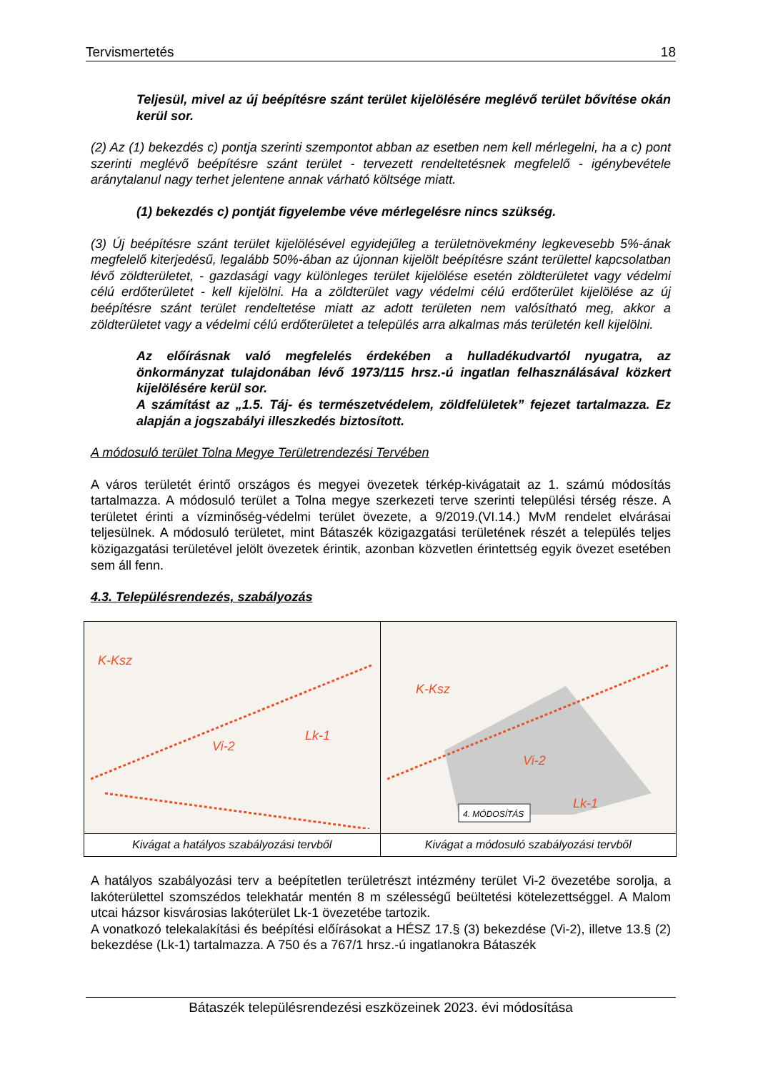Tervismertetés 18
Teljesül, mivel az új beépítésre szánt terület kijelölésére meglévő terület bővítése okán kerül sor.
(2) Az (1) bekezdés c) pontja szerinti szempontot abban az esetben nem kell mérlegelni, ha a c) pont szerinti meglévő beépítésre szánt terület - tervezett rendeltetésnek megfelelő - igénybevétele aránytalanul nagy terhet jelentene annak várható költsége miatt.
(1) bekezdés c) pontját figyelembe véve mérlegelésre nincs szükség.
(3) Új beépítésre szánt terület kijelölésével egyidejűleg a területnövekmény legkevesebb 5%-ának megfelelő kiterjedésű, legalább 50%-ában az újonnan kijelölt beépítésre szánt területtel kapcsolatban lévő zöldterületet, - gazdasági vagy különleges terület kijelölése esetén zöldterületet vagy védelmi célú erdőterületet - kell kijelölni. Ha a zöldterület vagy védelmi célú erdőterület kijelölése az új beépítésre szánt terület rendeltetése miatt az adott területen nem valósítható meg, akkor a zöldterületet vagy a védelmi célú erdőterületet a település arra alkalmas más területén kell kijelölni.
Az előírásnak való megfelelés érdekében a hulladékudvartól nyugatra, az önkormányzat tulajdonában lévő 1973/115 hrsz.-ú ingatlan felhasználásával közkert kijelölésére kerül sor.
A számítást az „1.5. Táj- és természetvédelem, zöldfelületek” fejezet tartalmazza. Ez alapján a jogszabályi illeszkedés biztosított.
A módosuló terület Tolna Megye Területrendezési Tervében
A város területét érintő országos és megyei övezetek térkép-kivágatait az 1. számú módosítás tartalmazza. A módosuló terület a Tolna megye szerkezeti terve szerinti települési térség része. A területet érinti a vízminőség-védelmi terület övezete, a 9/2019.(VI.14.) MvM rendelet elvárásai teljesülnek. A módosuló területet, mint Bátaszék közigazgatási területének részét a település teljes közigazgatási területével jelölt övezetek érintik, azonban közvetlen érintettség egyik övezet esetében sem áll fenn.
4.3. Településrendezés, szabályozás
| K-Ksz Vi-2 Lk-1 | K-Ksz Vi-2 Lk-1 4. MÓDOSÍTÁS |
| Kivágat a hatályos szabályozási tervből | Kivágat a módosuló szabályozási tervből |
A hatályos szabályozási terv a beépítetlen területrészt intézmény terület Vi-2 övezetébe sorolja, a lakóterülettel szomszédos telekhatár mentén 8 m szélességű beültetési kötelezettséggel. A Malom utcai házsor kisvárosias lakóterület Lk-1 övezetébe tartozik.
A vonatkozó telekalakítási és beépítési előírásokat a HÉSZ 17.§ (3) bekezdése (Vi-2), illetve 13.§ (2) bekezdése (Lk-1) tartalmazza. A 750 és a 767/1 hrsz.-ú ingatlanokra Bátaszék
Bátaszék településrendezési eszközeinek 2023. évi módosítása